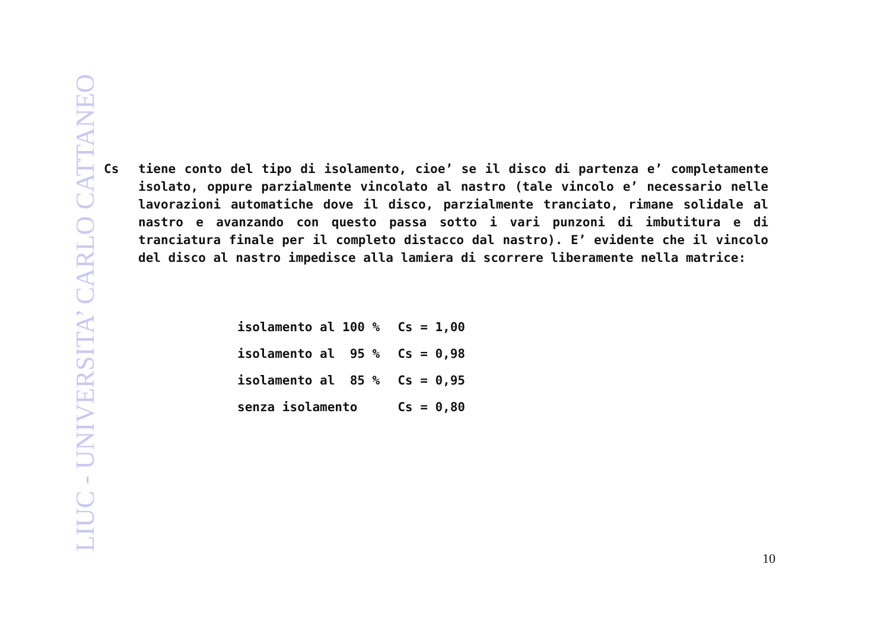LIUC - UNIVERSITA’ CARLO CATTANEO
Cs tiene conto del tipo di isolamento, cioe’ se il disco di partenza e’ completamente isolato, oppure parzialmente vincolato al nastro (tale vincolo e’ necessario nelle lavorazioni automatiche dove il disco, parzialmente tranciato, rimane solidale al nastro e avanzando con questo passa sotto i vari punzoni di imbutitura e di tranciatura finale per il completo distacco dal nastro). E’ evidente che il vincolo del disco al nastro impedisce alla lamiera di scorrere liberamente nella matrice:
| isolamento al 100 % | Cs = 1,00 |
| isolamento al 95 % | Cs = 0,98 |
| isolamento al 85 % | Cs = 0,95 |
| senza isolamento | Cs = 0,80 |
10